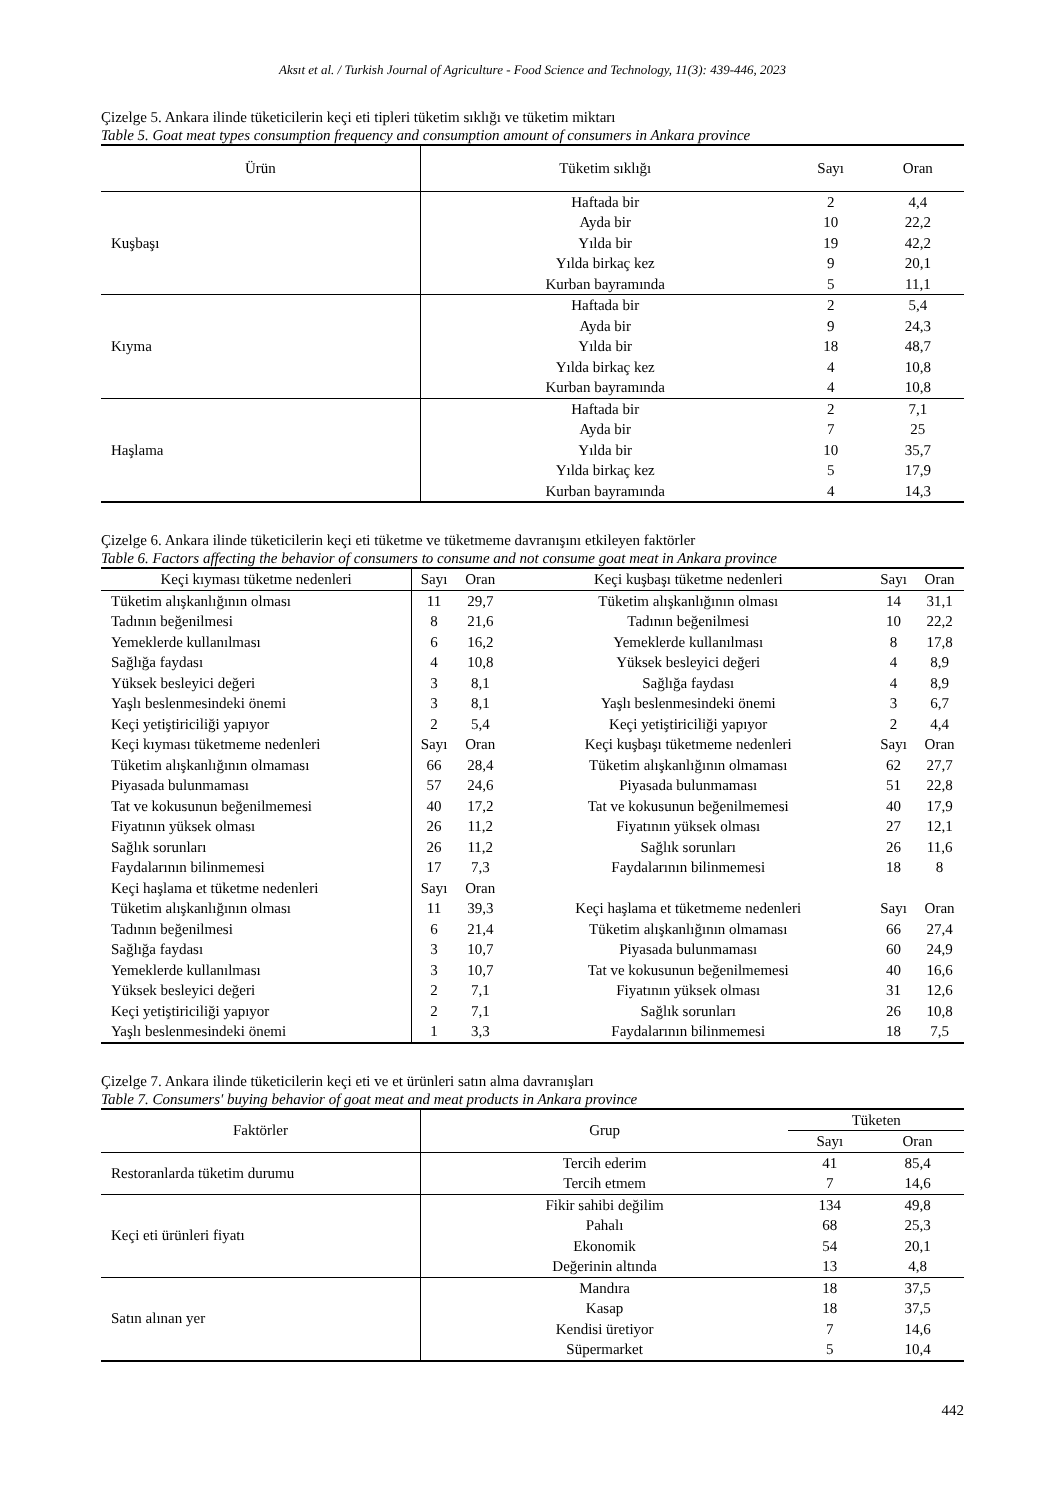Aksıt et al. / Turkish Journal of Agriculture - Food Science and Technology, 11(3): 439-446, 2023
Çizelge 5. Ankara ilinde tüketicilerin keçi eti tipleri tüketim sıklığı ve tüketim miktarı
Table 5. Goat meat types consumption frequency and consumption amount of consumers in Ankara province
| Ürün | Tüketim sıklığı | Sayı | Oran |
| --- | --- | --- | --- |
| Kuşbaşı | Haftada bir | 2 | 4,4 |
| | Ayda bir | 10 | 22,2 |
| | Yılda bir | 19 | 42,2 |
| | Yılda birkaç kez | 9 | 20,1 |
| | Kurban bayramında | 5 | 11,1 |
| Kıyma | Haftada bir | 2 | 5,4 |
| | Ayda bir | 9 | 24,3 |
| | Yılda bir | 18 | 48,7 |
| | Yılda birkaç kez | 4 | 10,8 |
| | Kurban bayramında | 4 | 10,8 |
| Haşlama | Haftada bir | 2 | 7,1 |
| | Ayda bir | 7 | 25 |
| | Yılda bir | 10 | 35,7 |
| | Yılda birkaç kez | 5 | 17,9 |
| | Kurban bayramında | 4 | 14,3 |
Çizelge 6. Ankara ilinde tüketicilerin keçi eti tüketme ve tüketmeme davranışını etkileyen faktörler
Table 6. Factors affecting the behavior of consumers to consume and not consume goat meat in Ankara province
| Keçi kıyması tüketme nedenleri | Sayı | Oran | Keçi kuşbaşı tüketme nedenleri | Sayı | Oran |
| --- | --- | --- | --- | --- | --- |
| Tüketim alışkanlığının olması | 11 | 29,7 | Tüketim alışkanlığının olması | 14 | 31,1 |
| Tadının beğenilmesi | 8 | 21,6 | Tadının beğenilmesi | 10 | 22,2 |
| Yemeklerde kullanılması | 6 | 16,2 | Yemeklerde kullanılması | 8 | 17,8 |
| Sağlığa faydası | 4 | 10,8 | Yüksek besleyici değeri | 4 | 8,9 |
| Yüksek besleyici değeri | 3 | 8,1 | Sağlığa faydası | 4 | 8,9 |
| Yaşlı beslenmesindeki önemi | 3 | 8,1 | Yaşlı beslenmesindeki önemi | 3 | 6,7 |
| Keçi yetiştiriciliği yapıyor | 2 | 5,4 | Keçi yetiştiriciliği yapıyor | 2 | 4,4 |
| Keçi kıyması tüketmeme nedenleri | Sayı | Oran | Keçi kuşbaşı tüketmeme nedenleri | Sayı | Oran |
| Tüketim alışkanlığının olmaması | 66 | 28,4 | Tüketim alışkanlığının olmaması | 62 | 27,7 |
| Piyasada bulunmaması | 57 | 24,6 | Piyasada bulunmaması | 51 | 22,8 |
| Tat ve kokusunun beğenilmemesi | 40 | 17,2 | Tat ve kokusunun beğenilmemesi | 40 | 17,9 |
| Fiyatının yüksek olması | 26 | 11,2 | Fiyatının yüksek olması | 27 | 12,1 |
| Sağlık sorunları | 26 | 11,2 | Sağlık sorunları | 26 | 11,6 |
| Faydalarının bilinmemesi | 17 | 7,3 | Faydalarının bilinmemesi | 18 | 8 |
| Keçi haşlama et tüketme nedenleri | Sayı | Oran | | | |
| Tüketim alışkanlığının olması | 11 | 39,3 | Keçi haşlama et tüketmeme nedenleri | Sayı | Oran |
| Tadının beğenilmesi | 6 | 21,4 | Tüketim alışkanlığının olmaması | 66 | 27,4 |
| Sağlığa faydası | 3 | 10,7 | Piyasada bulunmaması | 60 | 24,9 |
| Yemeklerde kullanılması | 3 | 10,7 | Tat ve kokusunun beğenilmemesi | 40 | 16,6 |
| Yüksek besleyici değeri | 2 | 7,1 | Fiyatının yüksek olması | 31 | 12,6 |
| Keçi yetiştiriciliği yapıyor | 2 | 7,1 | Sağlık sorunları | 26 | 10,8 |
| Yaşlı beslenmesindeki önemi | 1 | 3,3 | Faydalarının bilinmemesi | 18 | 7,5 |
Çizelge 7. Ankara ilinde tüketicilerin keçi eti ve et ürünleri satın alma davranışları
Table 7. Consumers' buying behavior of goat meat and meat products in Ankara province
| Faktörler | Grup | Tüketen | |
| --- | --- | --- | --- |
| | | Sayı | Oran |
| Restoranlarda tüketim durumu | Tercih ederim | 41 | 85,4 |
| | Tercih etmem | 7 | 14,6 |
| Keçi eti ürünleri fiyatı | Fikir sahibi değilim | 134 | 49,8 |
| | Pahalı | 68 | 25,3 |
| | Ekonomik | 54 | 20,1 |
| | Değerinin altında | 13 | 4,8 |
| Satın alınan yer | Mandıra | 18 | 37,5 |
| | Kasap | 18 | 37,5 |
| | Kendisi üretiyor | 7 | 14,6 |
| | Süpermarket | 5 | 10,4 |
442